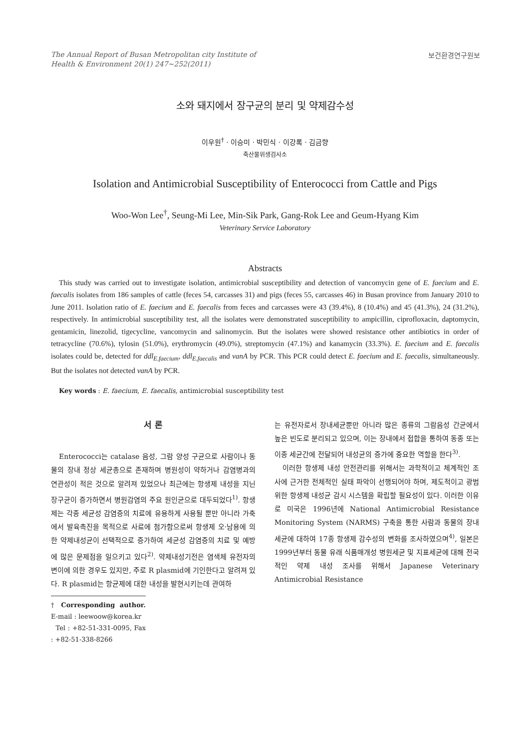The Annual Report of Busan Metropolitan city Institute of
Health & Environment 20(1) 247~252(2011)
보건환경연구원보
소와 돼지에서 장구균의 분리 및 약제감수성
이우원<sup>†</sup> · 이승미 · 박민식 · 이강록 · 김금향
축산물위생검사소
Isolation and Antimicrobial Susceptibility of Enterococci from Cattle and Pigs
Woo-Won Lee<sup>†</sup>, Seung-Mi Lee, Min-Sik Park, Gang-Rok Lee and Geum-Hyang Kim
Veterinary Service Laboratory
Abstracts
This study was carried out to investigate isolation, antimicrobial susceptibility and detection of vancomycin gene of E. faecium and E. faecalis isolates from 186 samples of cattle (feces 54, carcasses 31) and pigs (feces 55, carcasses 46) in Busan province from January 2010 to June 2011. Isolation ratio of E. faecium and E. faecalis from feces and carcasses were 43 (39.4%), 8 (10.4%) and 45 (41.3%), 24 (31.2%), respectively. In antimicrobial susceptibility test, all the isolates were demonstrated susceptibility to ampicillin, ciprofloxacin, daptomycin, gentamicin, linezolid, tigecycline, vancomycin and salinomycin. But the isolates were showed resistance other antibiotics in order of tetracycline (70.6%), tylosin (51.0%), erythromycin (49.0%), streptomycin (47.1%) and kanamycin (33.3%). E. faecium and E. faecalis isolates could be, detected for ddl<sub>E.faecium</sub>, ddl<sub>E.faecalis</sub> and vanA by PCR. This PCR could detect E. faecium and E. faecalis, simultaneously. But the isolates not detected vanA by PCR.
Key words : E. faecium, E. faecalis, antimicrobial susceptibility test
서 론
Enterococci는 catalase 음성, 그람 양성 구균으로 사람이나 동물의 장내 정상 세균총으로 존재하며 병원성이 약하거나 감염병과의 연관성이 적은 것으로 알려져 있었으나 최근에는 항생제 내성을 지닌 장구균이 증가하면서 병원감염의 주요 원인균으로 대두되었다<sup>1)</sup>. 항생제는 각종 세균성 감염증의 치료에 유용하게 사용될 뿐만 아니라 가축에서 발육촉진을 목적으로 사료에 첨가함으로써 항생제 오·남용에 의한 약제내성균이 선택적으로 증가하여 세균성 감염증의 치료 및 예방에 많은 문제점을 일으키고 있다<sup>2)</sup>. 약제내성기전은 염색체 유전자의 변이에 의한 경우도 있지만, 주로 R plasmid에 기인한다고 알려져 있다. R plasmid는 항균제에 대한 내성을 발현시키는데 관여하
† Corresponding author. E-mail : leewoow@korea.kr
Tel : +82-51-331-0095, Fax : +82-51-338-8266
는 유전자로서 장내세균뿐만 아니라 많은 종류의 그람음성 간균에서 높은 빈도로 분리되고 있으며, 이는 장내에서 접합을 통하여 동종 또는 이종 세균간에 전달되어 내성균의 증가에 중요한 역할을 한다<sup>3)</sup>.
이러한 항생제 내성 안전관리를 위해서는 과학적이고 체계적인 조사에 근거한 전체적인 실태 파악이 선행되어야 하며, 제도적이고 광범위한 항생제 내성균 감시 시스템을 확립할 필요성이 있다. 이러한 이유로 미국은 1996년에 National Antimicrobial Resistance Monitoring System (NARMS) 구축을 통한 사람과 동물의 장내 세균에 대하여 17종 항생제 감수성의 변화를 조사하였으며<sup>4)</sup>, 일본은 1999년부터 동물 유래 식품매개성 병원세균 및 지표세균에 대해 전국적인 약제 내성 조사를 위해서 Japanese Veterinary Antimicrobial Resistance